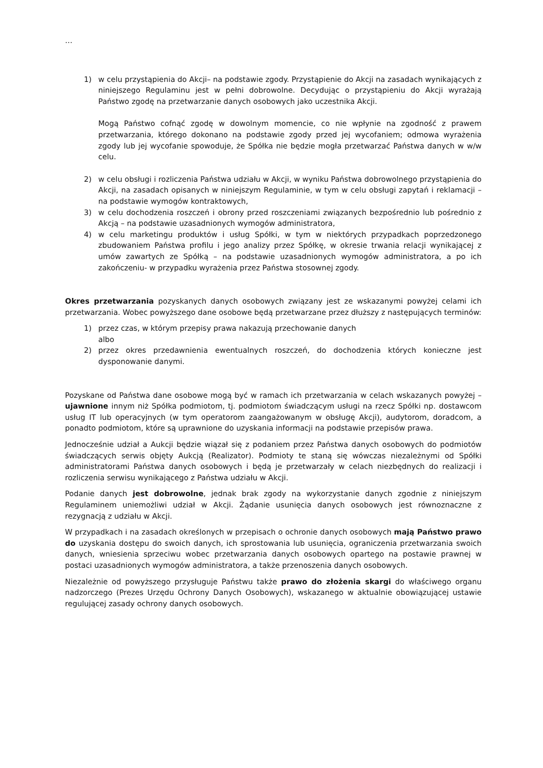…
1) w celu przystąpienia do Akcji– na podstawie zgody. Przystąpienie do Akcji na zasadach wynikających z niniejszego Regulaminu jest w pełni dobrowolne. Decydując o przystąpieniu do Akcji wyrażają Państwo zgodę na przetwarzanie danych osobowych jako uczestnika Akcji.
Mogą Państwo cofnąć zgodę w dowolnym momencie, co nie wpłynie na zgodność z prawem przetwarzania, którego dokonano na podstawie zgody przed jej wycofaniem; odmowa wyrażenia zgody lub jej wycofanie spowoduje, że Spółka nie będzie mogła przetwarzać Państwa danych w w/w celu.
2) w celu obsługi i rozliczenia Państwa udziału w Akcji, w wyniku Państwa dobrowolnego przystąpienia do Akcji, na zasadach opisanych w niniejszym Regulaminie, w tym w celu obsługi zapytań i reklamacji – na podstawie wymogów kontraktowych,
3) w celu dochodzenia roszczeń i obrony przed roszczeniami związanych bezpośrednio lub pośrednio z Akcją – na podstawie uzasadnionych wymogów administratora,
4) w celu marketingu produktów i usług Spółki, w tym w niektórych przypadkach poprzedzonego zbudowaniem Państwa profilu i jego analizy przez Spółkę, w okresie trwania relacji wynikającej z umów zawartych ze Spółką – na podstawie uzasadnionych wymogów administratora, a po ich zakończeniu- w przypadku wyrażenia przez Państwa stosownej zgody.
Okres przetwarzania pozyskanych danych osobowych związany jest ze wskazanymi powyżej celami ich przetwarzania. Wobec powyższego dane osobowe będą przetwarzane przez dłuższy z następujących terminów:
1) przez czas, w którym przepisy prawa nakazują przechowanie danych
albo
2) przez okres przedawnienia ewentualnych roszczeń, do dochodzenia których konieczne jest dysponowanie danymi.
Pozyskane od Państwa dane osobowe mogą być w ramach ich przetwarzania w celach wskazanych powyżej – ujawnione innym niż Spółka podmiotom, tj. podmiotom świadczącym usługi na rzecz Spółki np. dostawcom usług IT lub operacyjnych (w tym operatorom zaangażowanym w obsługę Akcji), audytorom, doradcom, a ponadto podmiotom, które są uprawnione do uzyskania informacji na podstawie przepisów prawa.
Jednocześnie udział a Aukcji będzie wiązał się z podaniem przez Państwa danych osobowych do podmiotów świadczących serwis objęty Aukcją (Realizator). Podmioty te staną się wówczas niezależnymi od Spółki administratorami Państwa danych osobowych i będą je przetwarzały w celach niezbędnych do realizacji i rozliczenia serwisu wynikającego z Państwa udziału w Akcji.
Podanie danych jest dobrowolne, jednak brak zgody na wykorzystanie danych zgodnie z niniejszym Regulaminem uniemożliwi udział w Akcji. Żądanie usunięcia danych osobowych jest równoznaczne z rezygnacją z udziału w Akcji.
W przypadkach i na zasadach określonych w przepisach o ochronie danych osobowych mają Państwo prawo do uzyskania dostępu do swoich danych, ich sprostowania lub usunięcia, ograniczenia przetwarzania swoich danych, wniesienia sprzeciwu wobec przetwarzania danych osobowych opartego na postawie prawnej w postaci uzasadnionych wymogów administratora, a także przenoszenia danych osobowych.
Niezależnie od powyższego przysługuje Państwu także prawo do złożenia skargi do właściwego organu nadzorczego (Prezes Urzędu Ochrony Danych Osobowych), wskazanego w aktualnie obowiązującej ustawie regulującej zasady ochrony danych osobowych.